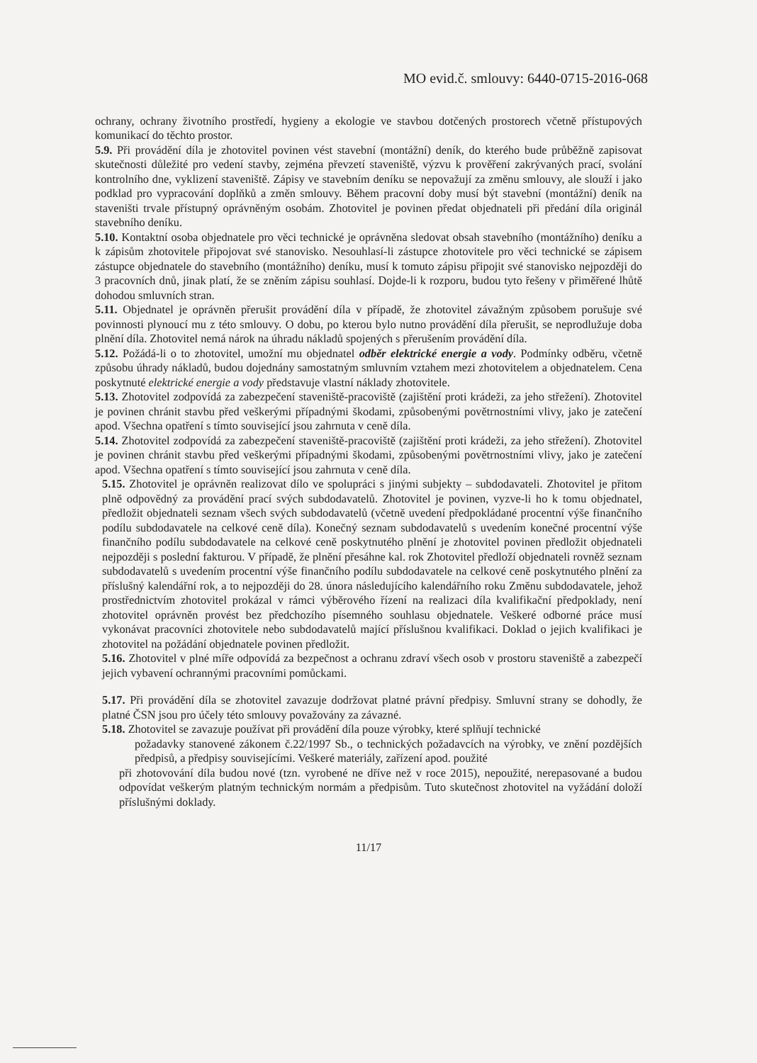MO evid.č. smlouvy: 6440-0715-2016-068
ochrany, ochrany životního prostředí, hygieny a ekologie ve stavbou dotčených prostorech včetně přístupových komunikací do těchto prostor.
5.9. Při provádění díla je zhotovitel povinen vést stavební (montážní) deník, do kterého bude průběžně zapisovat skutečnosti důležité pro vedení stavby, zejména převzetí staveniště, výzvu k prověření zakrývaných prací, svolání kontrolního dne, vyklizení staveniště. Zápisy ve stavebním deníku se nepovažují za změnu smlouvy, ale slouží i jako podklad pro vypracování doplňků a změn smlouvy. Během pracovní doby musí být stavební (montážní) deník na staveništi trvale přístupný oprávněným osobám. Zhotovitel je povinen předat objednateli při předání díla originál stavebního deníku.
5.10. Kontaktní osoba objednatele pro věci technické je oprávněna sledovat obsah stavebního (montážního) deníku a k zápisům zhotovitele připojovat své stanovisko. Nesouhlasí-li zástupce zhotovitele pro věci technické se zápisem zástupce objednatele do stavebního (montážního) deníku, musí k tomuto zápisu připojit své stanovisko nejpozději do 3 pracovních dnů, jinak platí, že se zněním zápisu souhlasí. Dojde-li k rozporu, budou tyto řešeny v přiměřené lhůtě dohodou smluvních stran.
5.11. Objednatel je oprávněn přerušit provádění díla v případě, že zhotovitel závažným způsobem porušuje své povinnosti plynoucí mu z této smlouvy. O dobu, po kterou bylo nutno provádění díla přerušit, se neprodlužuje doba plnění díla. Zhotovitel nemá nárok na úhradu nákladů spojených s přerušením provádění díla.
5.12. Požádá-li o to zhotovitel, umožní mu objednatel odběr elektrické energie a vody. Podmínky odběru, včetně způsobu úhrady nákladů, budou dojednány samostatným smluvním vztahem mezi zhotovitelem a objednatelem. Cena poskytnuté elektrické energie a vody představuje vlastní náklady zhotovitele.
5.13. Zhotovitel zodpovídá za zabezpečení staveniště-pracoviště (zajištění proti krádeži, za jeho střežení). Zhotovitel je povinen chránit stavbu před veškerými případnými škodami, způsobenými povětrnostními vlivy, jako je zatečení apod. Všechna opatření s tímto související jsou zahrnuta v ceně díla.
5.14. Zhotovitel zodpovídá za zabezpečení staveniště-pracoviště (zajištění proti krádeži, za jeho střežení). Zhotovitel je povinen chránit stavbu před veškerými případnými škodami, způsobenými povětrnostními vlivy, jako je zatečení apod. Všechna opatření s tímto související jsou zahrnuta v ceně díla.
5.15. Zhotovitel je oprávněn realizovat dílo ve spolupráci s jinými subjekty – subdodavateli. Zhotovitel je přitom plně odpovědný za provádění prací svých subdodavatelů. Zhotovitel je povinen, vyzve-li ho k tomu objednatel, předložit objednateli seznam všech svých subdodavatelů (včetně uvedení předpokládané procentní výše finančního podílu subdodavatele na celkové ceně díla). Konečný seznam subdodavatelů s uvedením konečné procentní výše finančního podílu subdodavatele na celkové ceně poskytnutého plnění je zhotovitel povinen předložit objednateli nejpozději s poslední fakturou. V případě, že plnění přesáhne kal. rok Zhotovitel předloží objednateli rovněž seznam subdodavatelů s uvedením procentní výše finančního podílu subdodavatele na celkové ceně poskytnutého plnění za příslušný kalendářní rok, a to nejpozději do 28. února následujícího kalendářního roku Změnu subdodavatele, jehož prostřednictvím zhotovitel prokázal v rámci výběrového řízení na realizaci díla kvalifikační předpoklady, není zhotovitel oprávněn provést bez předchozího písemného souhlasu objednatele. Veškeré odborné práce musí vykonávat pracovníci zhotovitele nebo subdodavatelů mající příslušnou kvalifikaci. Doklad o jejich kvalifikaci je zhotovitel na požádání objednatele povinen předložit.
5.16. Zhotovitel v plné míře odpovídá za bezpečnost a ochranu zdraví všech osob v prostoru staveniště a zabezpečí jejich vybavení ochrannými pracovními pomůckami.
5.17. Při provádění díla se zhotovitel zavazuje dodržovat platné právní předpisy. Smluvní strany se dohodly, že platné ČSN jsou pro účely této smlouvy považovány za závazné.
5.18. Zhotovitel se zavazuje používat při provádění díla pouze výrobky, které splňují technické
požadavky stanovené zákonem č.22/1997 Sb., o technických požadavcích na výrobky, ve znění pozdějších předpisů, a předpisy souvisejícími. Veškeré materiály, zařízení apod. použité
při zhotovování díla budou nové (tzn. vyrobené ne dříve než v roce 2015), nepoužité, nerepasované a budou odpovídat veškerým platným technickým normám a předpisům. Tuto skutečnost zhotovitel na vyžádání doloží příslušnými doklady.
11/17